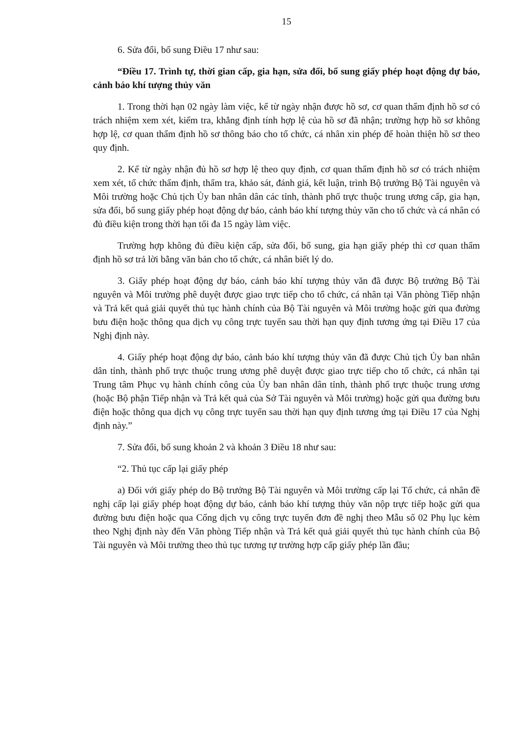15
6. Sửa đổi, bổ sung Điều 17 như sau:
“Điều 17. Trình tự, thời gian cấp, gia hạn, sửa đổi, bổ sung giấy phép hoạt động dự báo, cảnh báo khí tượng thủy văn
1. Trong thời hạn 02 ngày làm việc, kể từ ngày nhận được hồ sơ, cơ quan thẩm định hồ sơ có trách nhiệm xem xét, kiểm tra, khẳng định tính hợp lệ của hồ sơ đã nhận; trường hợp hồ sơ không hợp lệ, cơ quan thẩm định hồ sơ thông báo cho tổ chức, cá nhân xin phép để hoàn thiện hồ sơ theo quy định.
2. Kể từ ngày nhận đủ hồ sơ hợp lệ theo quy định, cơ quan thẩm định hồ sơ có trách nhiệm xem xét, tổ chức thẩm định, thẩm tra, khảo sát, đánh giá, kết luận, trình Bộ trưởng Bộ Tài nguyên và Môi trường hoặc Chủ tịch Ủy ban nhân dân các tỉnh, thành phố trực thuộc trung ương cấp, gia hạn, sửa đổi, bổ sung giấy phép hoạt động dự báo, cảnh báo khí tượng thủy văn cho tổ chức và cá nhân có đủ điều kiện trong thời hạn tối đa 15 ngày làm việc.
Trường hợp không đủ điều kiện cấp, sửa đổi, bổ sung, gia hạn giấy phép thì cơ quan thẩm định hồ sơ trả lời bằng văn bản cho tổ chức, cá nhân biết lý do.
3. Giấy phép hoạt động dự báo, cảnh báo khí tượng thủy văn đã được Bộ trưởng Bộ Tài nguyên và Môi trường phê duyệt được giao trực tiếp cho tổ chức, cá nhân tại Văn phòng Tiếp nhận và Trả kết quả giải quyết thủ tục hành chính của Bộ Tài nguyên và Môi trường hoặc gửi qua đường bưu điện hoặc thông qua dịch vụ công trực tuyến sau thời hạn quy định tương ứng tại Điều 17 của Nghị định này.
4. Giấy phép hoạt động dự báo, cảnh báo khí tượng thủy văn đã được Chủ tịch Ủy ban nhân dân tỉnh, thành phố trực thuộc trung ương phê duyệt được giao trực tiếp cho tổ chức, cá nhân tại Trung tâm Phục vụ hành chính công của Ủy ban nhân dân tỉnh, thành phố trực thuộc trung ương (hoặc Bộ phận Tiếp nhận và Trả kết quả của Sở Tài nguyên và Môi trường) hoặc gửi qua đường bưu điện hoặc thông qua dịch vụ công trực tuyến sau thời hạn quy định tương ứng tại Điều 17 của Nghị định này.”
7. Sửa đổi, bổ sung khoản 2 và khoản 3 Điều 18 như sau:
“2. Thủ tục cấp lại giấy phép
a) Đối với giấy phép do Bộ trưởng Bộ Tài nguyên và Môi trường cấp lại Tổ chức, cá nhân đề nghị cấp lại giấy phép hoạt động dự báo, cảnh báo khí tượng thủy văn nộp trực tiếp hoặc gửi qua đường bưu điện hoặc qua Cổng dịch vụ công trực tuyến đơn đề nghị theo Mẫu số 02 Phụ lục kèm theo Nghị định này đến Văn phòng Tiếp nhận và Trả kết quả giải quyết thủ tục hành chính của Bộ Tài nguyên và Môi trường theo thủ tục tương tự trường hợp cấp giấy phép lần đầu;